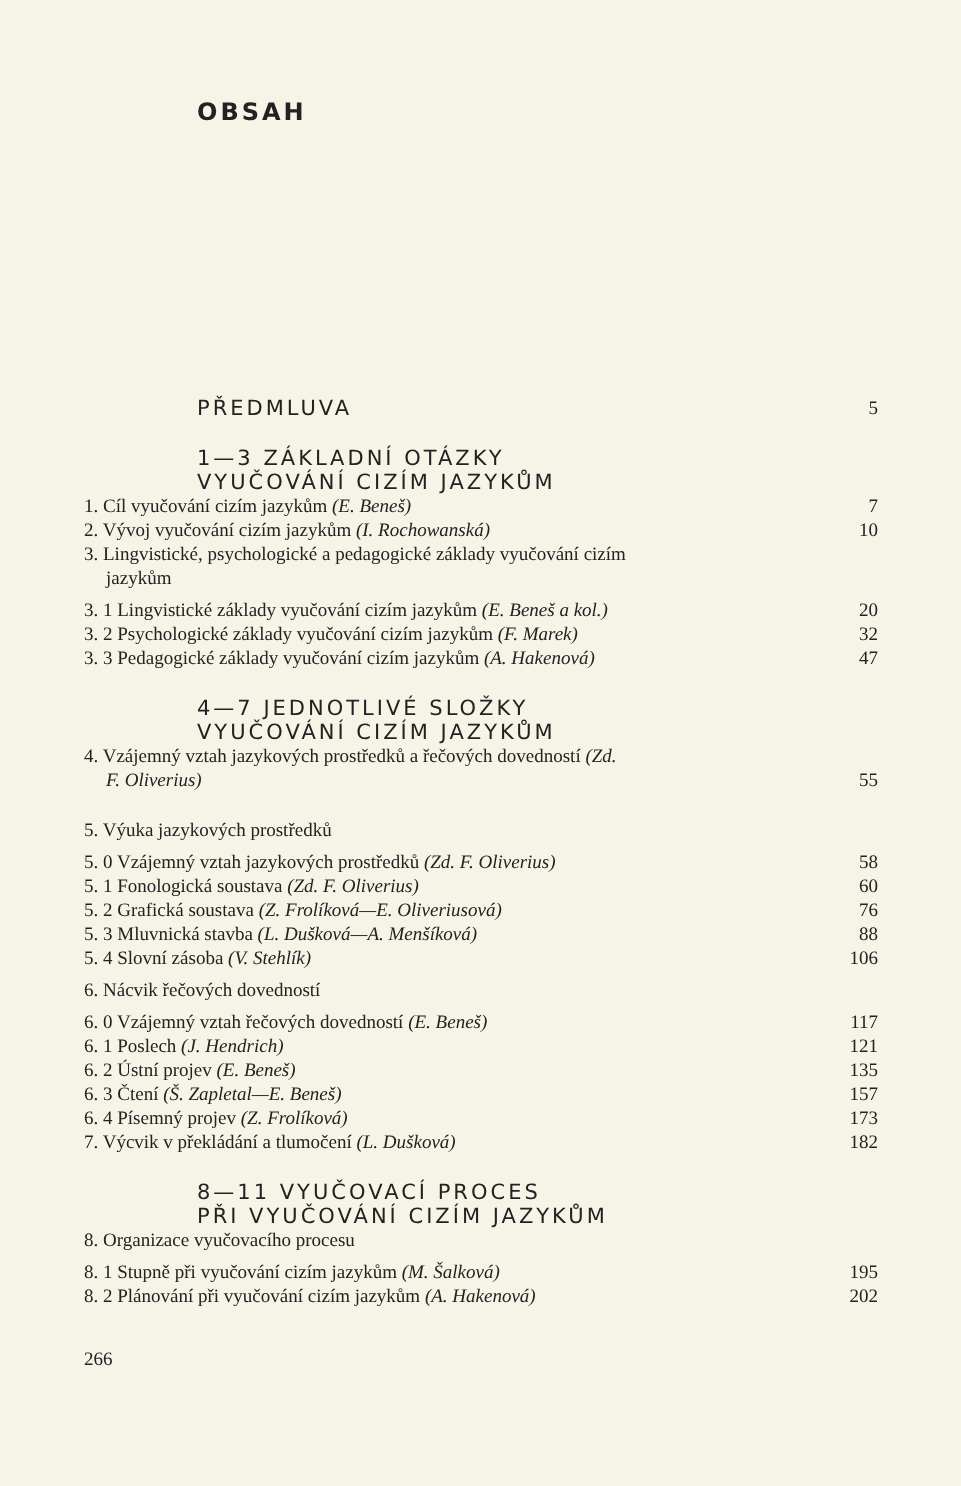OBSAH
PŘEDMLUVA 5
1—3 ZÁKLADNÍ OTÁZKY
VYUČOVÁNÍ CIZÍM JAZYKŮM
1. Cíl vyučování cizím jazykům (E. Beneš) 7
2. Vývoj vyučování cizím jazykům (I. Rochowanská) 10
3. Lingvistické, psychologické a pedagogické základy vyučování cizím
jazykům
3. 1 Lingvistické základy vyučování cizím jazykům (E. Beneš a kol.) 20
3. 2 Psychologické základy vyučování cizím jazykům (F. Marek) 32
3. 3 Pedagogické základy vyučování cizím jazykům (A. Hakenová) 47
4—7 JEDNOTLIVÉ SLOŽKY
VYUČOVÁNÍ CIZÍM JAZYKŮM
4. Vzájemný vztah jazykových prostředků a řečových dovedností (Zd.
F. Oliverius) 55
5. Výuka jazykových prostředků
5. 0 Vzájemný vztah jazykových prostředků (Zd. F. Oliverius) 58
5. 1 Fonologická soustava (Zd. F. Oliverius) 60
5. 2 Grafická soustava (Z. Frolíková—E. Oliveriusová) 76
5. 3 Mluvnická stavba (L. Dušková—A. Menšíková) 88
5. 4 Slovní zásoba (V. Stehlík) 106
6. Nácvik řečových dovedností
6. 0 Vzájemný vztah řečových dovedností (E. Beneš) 117
6. 1 Poslech (J. Hendrich) 121
6. 2 Ústní projev (E. Beneš) 135
6. 3 Čtení (Š. Zapletal—E. Beneš) 157
6. 4 Písemný projev (Z. Frolíková) 173
7. Výcvik v překládání a tlumočení (L. Dušková) 182
8—11 VYUČOVACÍ PROCES
PŘI VYUČOVÁNÍ CIZÍM JAZYKŮM
8. Organizace vyučovacího procesu
8. 1 Stupně při vyučování cizím jazykům (M. Šalková) 195
8. 2 Plánování při vyučování cizím jazykům (A. Hakenová) 202
266